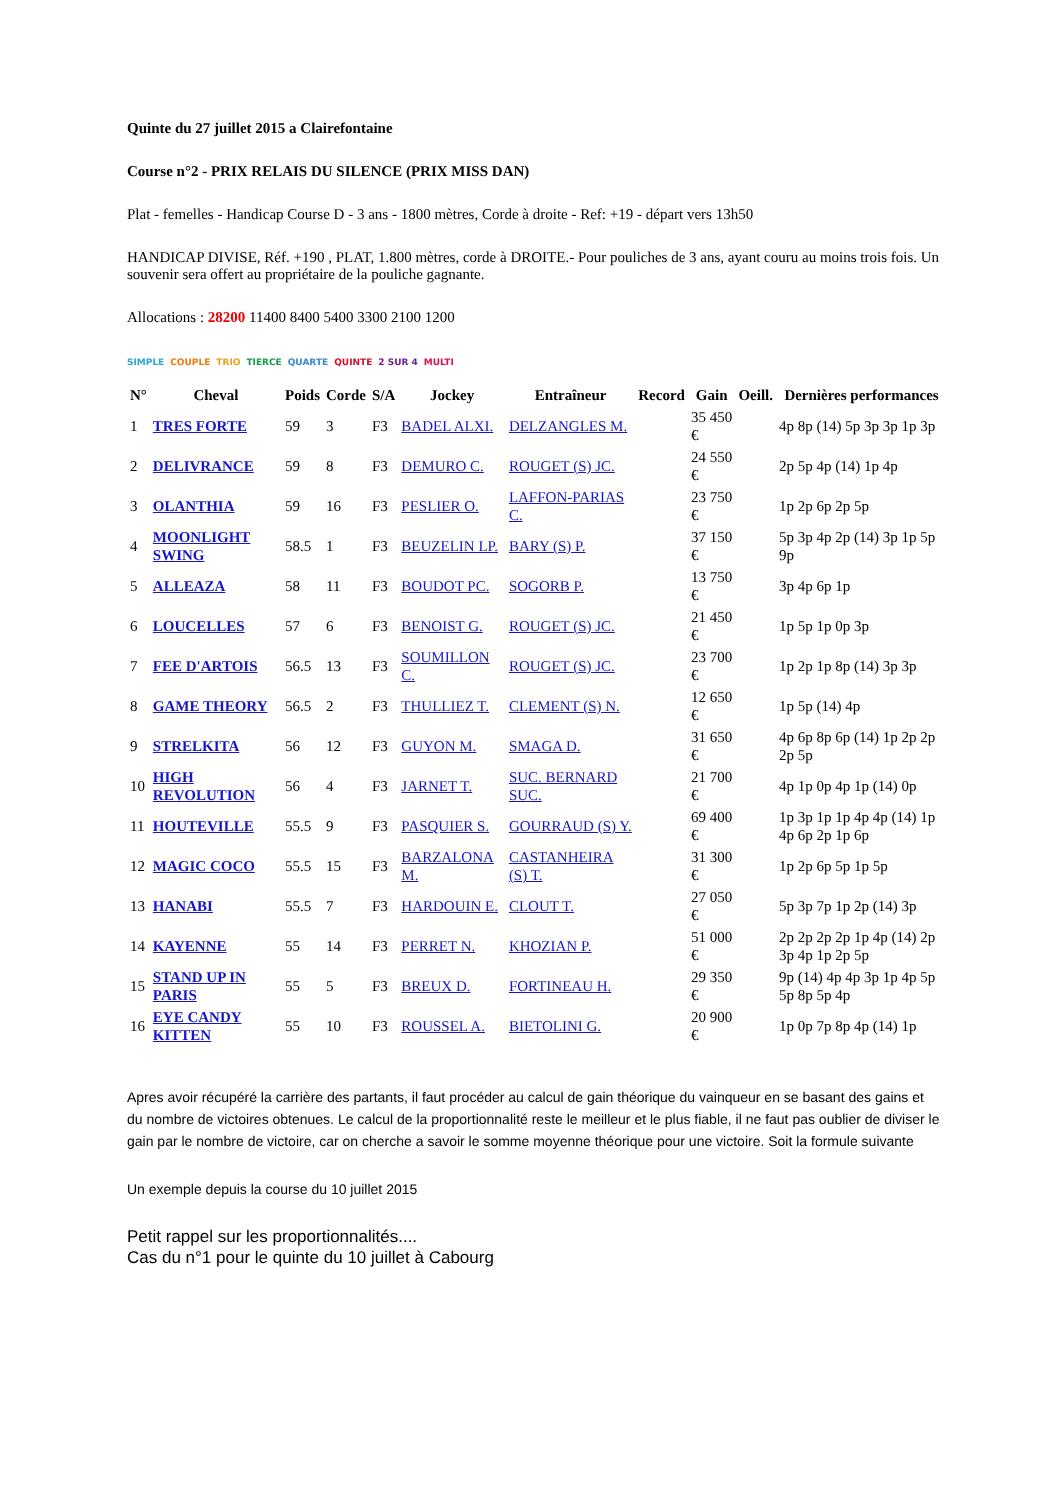Quinte du 27 juillet 2015 a Clairefontaine
Course n°2 - PRIX RELAIS DU SILENCE (PRIX MISS DAN)
Plat - femelles - Handicap Course D - 3 ans - 1800 mètres, Corde à droite - Ref: +19 - départ vers 13h50
HANDICAP DIVISE, Réf. +190 , PLAT, 1.800 mètres, corde à DROITE.- Pour pouliches de 3 ans, ayant couru au moins trois fois. Un souvenir sera offert au propriétaire de la pouliche gagnante.
Allocations : 28200 11400 8400 5400 3300 2100 1200
SIMPLE COUPLE TRIO TIERCE QUARTE QUINTE 2 SUR 4 MULTI
| N° | Cheval | Poids | Corde | S/A | Jockey | Entraîneur | Record | Gain | Oeill. | Dernières performances |
| --- | --- | --- | --- | --- | --- | --- | --- | --- | --- | --- |
| 1 | TRES FORTE | 59 | 3 | F3 | BADEL ALXI. | DELZANGLES M. | | 35 450 € | | 4p 8p (14) 5p 3p 3p 1p 3p |
| 2 | DELIVRANCE | 59 | 8 | F3 | DEMURO C. | ROUGET (S) JC. | | 24 550 € | | 2p 5p 4p (14) 1p 4p |
| 3 | OLANTHIA | 59 | 16 | F3 | PESLIER O. | LAFFON-PARIAS C. | | 23 750 € | | 1p 2p 6p 2p 5p |
| 4 | MOONLIGHT SWING | 58.5 | 1 | F3 | BEUZELIN LP. | BARY (S) P. | | 37 150 € | | 5p 3p 4p 2p (14) 3p 1p 5p 9p |
| 5 | ALLEAZA | 58 | 11 | F3 | BOUDOT PC. | SOGORB P. | | 13 750 € | | 3p 4p 6p 1p |
| 6 | LOUCELLES | 57 | 6 | F3 | BENOIST G. | ROUGET (S) JC. | | 21 450 € | | 1p 5p 1p 0p 3p |
| 7 | FEE D'ARTOIS | 56.5 | 13 | F3 | SOUMILLON C. | ROUGET (S) JC. | | 23 700 € | | 1p 2p 1p 8p (14) 3p 3p |
| 8 | GAME THEORY | 56.5 | 2 | F3 | THULLIEZ T. | CLEMENT (S) N. | | 12 650 € | | 1p 5p (14) 4p |
| 9 | STRELKITA | 56 | 12 | F3 | GUYON M. | SMAGA D. | | 31 650 € | | 4p 6p 8p 6p (14) 1p 2p 2p 2p 5p |
| 10 | HIGH REVOLUTION | 56 | 4 | F3 | JARNET T. | SUC. BERNARD SUC. | | 21 700 € | | 4p 1p 0p 4p 1p (14) 0p |
| 11 | HOUTEVILLE | 55.5 | 9 | F3 | PASQUIER S. | GOURRAUD (S) Y. | | 69 400 € | | 1p 3p 1p 1p 4p 4p (14) 1p 4p 6p 2p 1p 6p |
| 12 | MAGIC COCO | 55.5 | 15 | F3 | BARZALONA M. | CASTANHEIRA (S) T. | | 31 300 € | | 1p 2p 6p 5p 1p 5p |
| 13 | HANABI | 55.5 | 7 | F3 | HARDOUIN E. | CLOUT T. | | 27 050 € | | 5p 3p 7p 1p 2p (14) 3p |
| 14 | KAYENNE | 55 | 14 | F3 | PERRET N. | KHOZIAN P. | | 51 000 € | | 2p 2p 2p 2p 1p 4p (14) 2p 3p 4p 1p 2p 5p |
| 15 | STAND UP IN PARIS | 55 | 5 | F3 | BREUX D. | FORTINEAU H. | | 29 350 € | | 9p (14) 4p 4p 3p 1p 4p 5p 5p 8p 5p 4p |
| 16 | EYE CANDY KITTEN | 55 | 10 | F3 | ROUSSEL A. | BIETOLINI G. | | 20 900 € | | 1p 0p 7p 8p 4p (14) 1p |
Apres avoir récupéré la carrière des partants, il faut procéder au calcul de gain théorique du vainqueur en se basant des gains et du nombre de victoires obtenues. Le calcul de la proportionnalité reste le meilleur et le plus fiable, il ne faut pas oublier de diviser le gain par le nombre de victoire, car on cherche a savoir le somme moyenne théorique pour une victoire. Soit la formule suivante
Un exemple depuis la course du 10 juillet 2015
Petit rappel sur les proportionnalités....
Cas du n°1 pour le quinte du 10 juillet à Cabourg